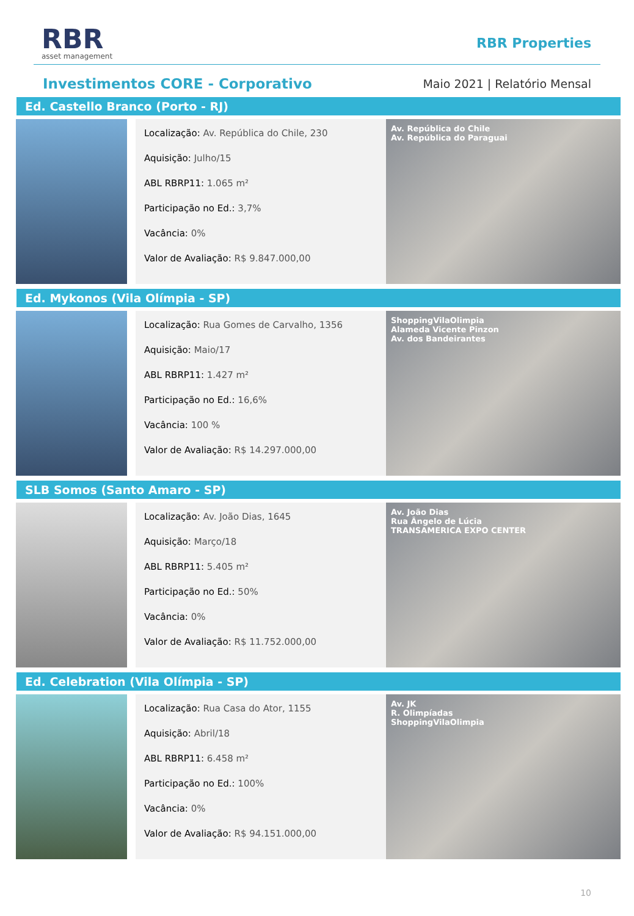RBR
asset management
RBR Properties
Investimentos CORE - Corporativo
Maio 2021 | Relatório Mensal
Ed. Castello Branco (Porto - RJ)
Localização: Av. República do Chile, 230
Aquisição: Julho/15
ABL RBRP11: 1.065 m²
Participação no Ed.: 3,7%
Vacância: 0%
Valor de Avaliação: R$ 9.847.000,00
Av. República do Chile
Av. República do Paraguai
Ed. Mykonos (Vila Olímpia - SP)
Localização: Rua Gomes de Carvalho, 1356
Aquisição: Maio/17
ABL RBRP11: 1.427 m²
Participação no Ed.: 16,6%
Vacância: 100 %
Valor de Avaliação: R$ 14.297.000,00
ShoppingVilaOlimpia
Alameda Vicente Pinzon
Av. dos Bandeirantes
SLB Somos (Santo Amaro - SP)
Localização: Av. João Dias, 1645
Aquisição: Março/18
ABL RBRP11: 5.405 m²
Participação no Ed.: 50%
Vacância: 0%
Valor de Avaliação: R$ 11.752.000,00
Av. João Dias
Rua Ângelo de Lúcia
TRANSAMERICA EXPO CENTER
Ed. Celebration (Vila Olímpia - SP)
Localização: Rua Casa do Ator, 1155
Aquisição: Abril/18
ABL RBRP11: 6.458 m²
Participação no Ed.: 100%
Vacância: 0%
Valor de Avaliação: R$ 94.151.000,00
Av. JK
R. Olimpíadas
ShoppingVilaOlimpia
10